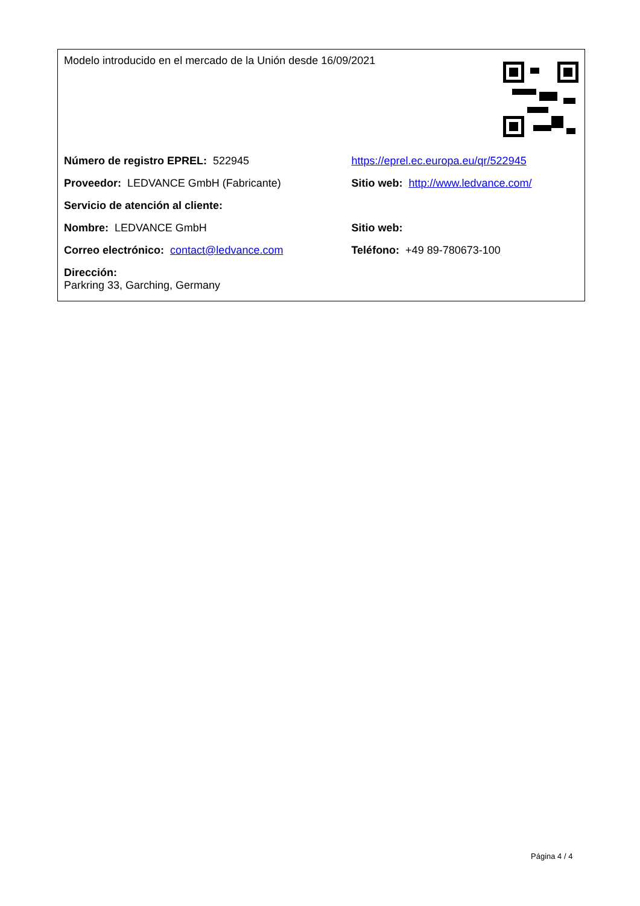| Modelo introducido en el mercado de la Unión desde 16/09/2021 | |
| Número de registro EPREL: 522945 | https://eprel.ec.europa.eu/qr/522945 |
| Proveedor: LEDVANCE GmbH (Fabricante) | Sitio web: http://www.ledvance.com/ |
| Servicio de atención al cliente: | |
| Nombre: LEDVANCE GmbH | Sitio web: |
| Correo electrónico: contact@ledvance.com | Teléfono: +49 89-780673-100 |
| Dirección: Parkring 33, Garching, Germany | |
Página 4 / 4